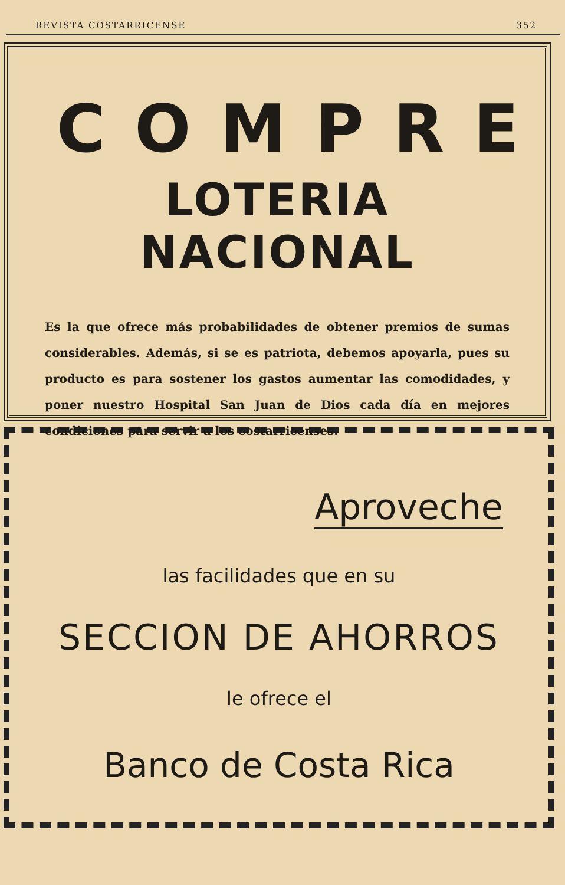REVISTA COSTARRICENSE 352
COMPRE
LOTERIA NACIONAL
Es la que ofrece más probabilidades de obtener premios de sumas considerables. Además, si se es patriota, debemos apoyarla, pues su producto es para sostener los gastos aumentar las comodidades, y poner nuestro Hospital San Juan de Dios cada día en mejores condiciones para servir a los costarricenses.
Aproveche
las facilidades que en su
SECCION DE AHORROS
le ofrece el
Banco de Costa Rica